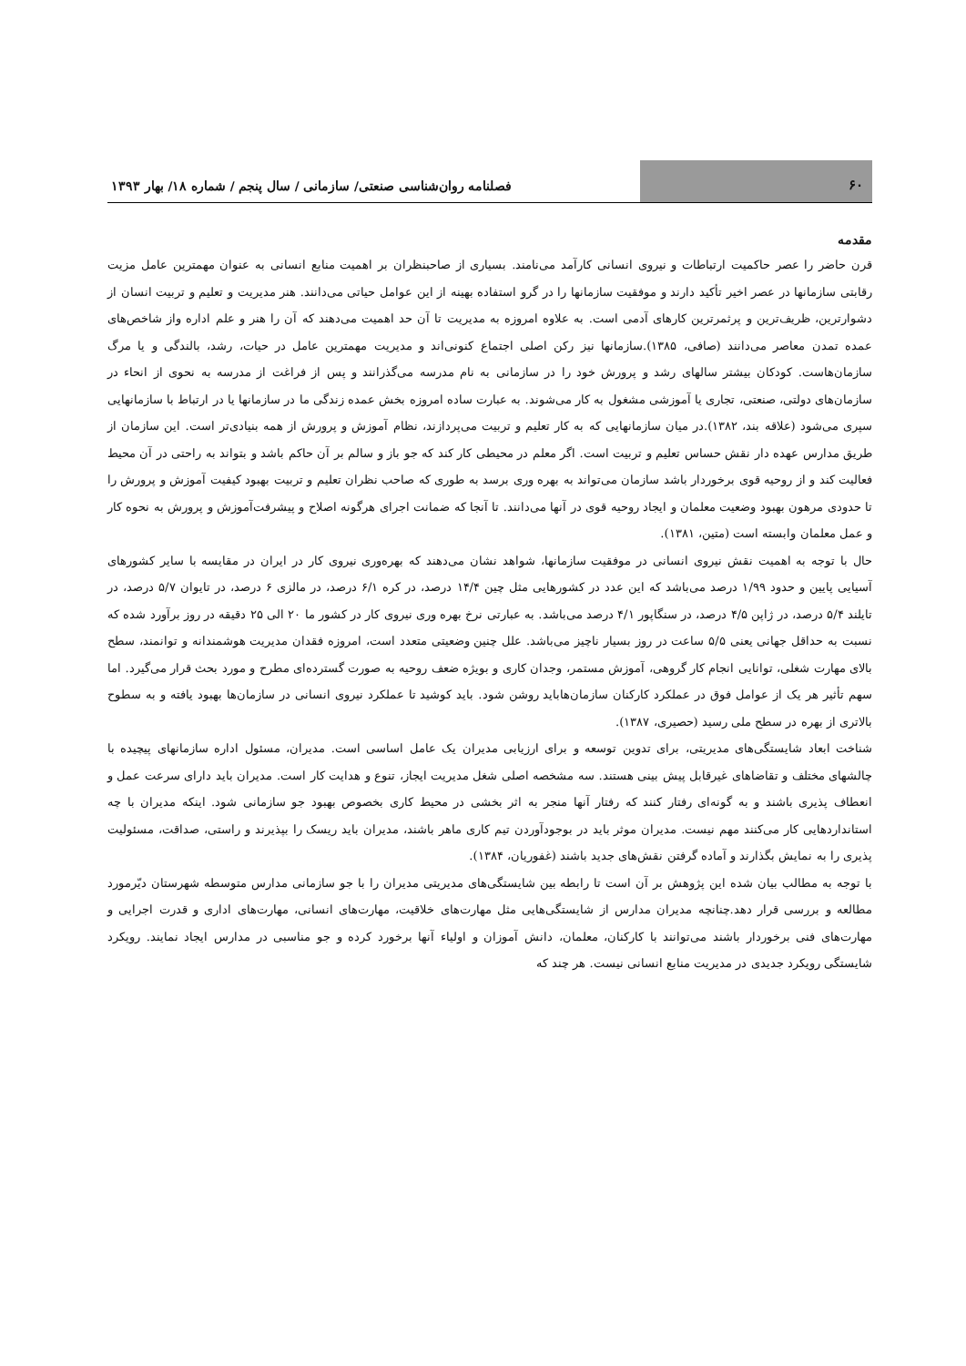۶۰ فصلنامه روان‌شناسی صنعتی/ سازمانی / سال پنجم / شماره ۱۸/ بهار ۱۳۹۳
مقدمه
قرن حاضر را عصر حاکمیت ارتباطات و نیروی انسانی کارآمد می‌نامند. بسیاری از صاحبنظران بر اهمیت منابع انسانی به عنوان مهمترین عامل مزیت رقابتی سازمانها در عصر اخیر تأکید دارند و موفقیت سازمانها را در گرو استفاده بهینه از این عوامل حیاتی می‌دانند. هنر مدیریت و تعلیم و تربیت انسان از دشوارترین، ظریف‌ترین و پرثمرترین کارهای آدمی است. به علاوه امروزه به مدیریت تا آن حد اهمیت می‌دهند که آن را هنر و علم اداره واز شاخص‌های عمده تمدن معاصر می‌دانند (صافی، ۱۳۸۵).سازمانها نیز رکن اصلی اجتماع کنونی‌اند و مدیریت مهمترین عامل در حیات، رشد، بالندگی و یا مرگ سازمان‌هاست. کودکان بیشتر سالهای رشد و پرورش خود را در سازمانی به نام مدرسه می‌گذرانند و پس از فراغت از مدرسه به نحوی از انحاء در سازمان‌های دولتی، صنعتی، تجاری یا آموزشی مشغول به کار می‌شوند. به عبارت ساده امروزه بخش عمده زندگی ما در سازمانها یا در ارتباط با سازمانهایی سپری می‌شود (علاقه بند، ۱۳۸۲).در میان سازمانهایی که به کار تعلیم و تربیت می‌پردازند، نظام آموزش و پرورش از همه بنیادی‌تر است. این سازمان از طریق مدارس عهده دار نقش حساس تعلیم و تربیت است. اگر معلم در محیطی کار کند که جو باز و سالم بر آن حاکم باشد و بتواند به راحتی در آن محیط فعالیت کند و از روحیه قوی برخوردار باشد سازمان می‌تواند به بهره وری برسد به طوری که صاحب نظران تعلیم و تربیت بهبود کیفیت آموزش و پرورش را تا حدودی مرهون بهبود وضعیت معلمان و ایجاد روحیه قوی در آنها می‌دانند. تا آنجا که ضمانت اجرای هرگونه اصلاح و پیشرفت‌آموزش و پرورش به نحوه کار و عمل معلمان وابسته است (متین، ۱۳۸۱).
حال با توجه به اهمیت نقش نیروی انسانی در موفقیت سازمانها، شواهد نشان می‌دهند که بهره‌وری نیروی کار در ایران در مقایسه با سایر کشورهای آسیایی پایین و حدود ۱/۹۹ درصد می‌باشد که این عدد در کشورهایی مثل چین ۱۴/۴ درصد، در کره ۶/۱ درصد، در مالزی ۶ درصد، در تایوان ۵/۷ درصد، در تایلند ۵/۴ درصد، در ژاپن ۴/۵ درصد، در سنگاپور ۴/۱ درصد می‌باشد. به عبارتی نرخ بهره وری نیروی کار در کشور ما ۲۰ الی ۲۵ دقیقه در روز برآورد شده که نسبت به حداقل جهانی یعنی ۵/۵ ساعت در روز بسیار ناچیز می‌باشد. علل چنین وضعیتی متعدد است، امروزه فقدان مدیریت هوشمندانه و توانمند، سطح بالای مهارت شغلی، توانایی انجام کار گروهی، آموزش مستمر، وجدان کاری و بویژه ضعف روحیه به صورت گسترده‌ای مطرح و مورد بحث قرار می‌گیرد. اما سهم تأثیر هر یک از عوامل فوق در عملکرد کارکنان سازمان‌هاباید روشن شود. باید کوشید تا عملکرد نیروی انسانی در سازمان‌ها بهبود یافته و به سطوح بالاتری از بهره در سطح ملی رسید (حصیری، ۱۳۸۷).
شناخت ابعاد شایستگی‌های مدیریتی، برای تدوین توسعه و برای ارزیابی مدیران یک عامل اساسی است. مدیران، مسئول اداره سازمانهای پیچیده با چالشهای مختلف و تقاضاهای غیرقابل پیش بینی هستند. سه مشخصه اصلی شغل مدیریت ایجاز، تنوع و هدایت کار است. مدیران باید دارای سرعت عمل و انعطاف پذیری باشند و به گونه‌ای رفتار کنند که رفتار آنها منجر به اثر بخشی در محیط کاری بخصوص بهبود جو سازمانی شود. اینکه مدیران با چه استانداردهایی کار می‌کنند مهم نیست. مدیران موثر باید در بوجودآوردن تیم کاری ماهر باشند، مدیران باید ریسک را بپذیرند و راستی، صداقت، مسئولیت پذیری را به نمایش بگذارند و آماده گرفتن نقش‌های جدید باشند (غفوریان، ۱۳۸۴).
با توجه به مطالب بیان شده این پژوهش بر آن است تا رابطه بین شایستگی‌های مدیریتی مدیران را با جو سازمانی مدارس متوسطه شهرستان دیّرمورد مطالعه و بررسی قرار دهد.چنانچه مدیران مدارس از شایستگی‌هایی مثل مهارت‌های خلاقیت، مهارت‌های انسانی، مهارت‌های اداری و قدرت اجرایی و مهارت‌های فنی برخوردار باشند می‌توانند با کارکنان، معلمان، دانش آموزان و اولیاء آنها برخورد کرده و جو مناسبی در مدارس ایجاد نمایند. رویکرد شایستگی رویکرد جدیدی در مدیریت منابع انسانی نیست. هر چند که